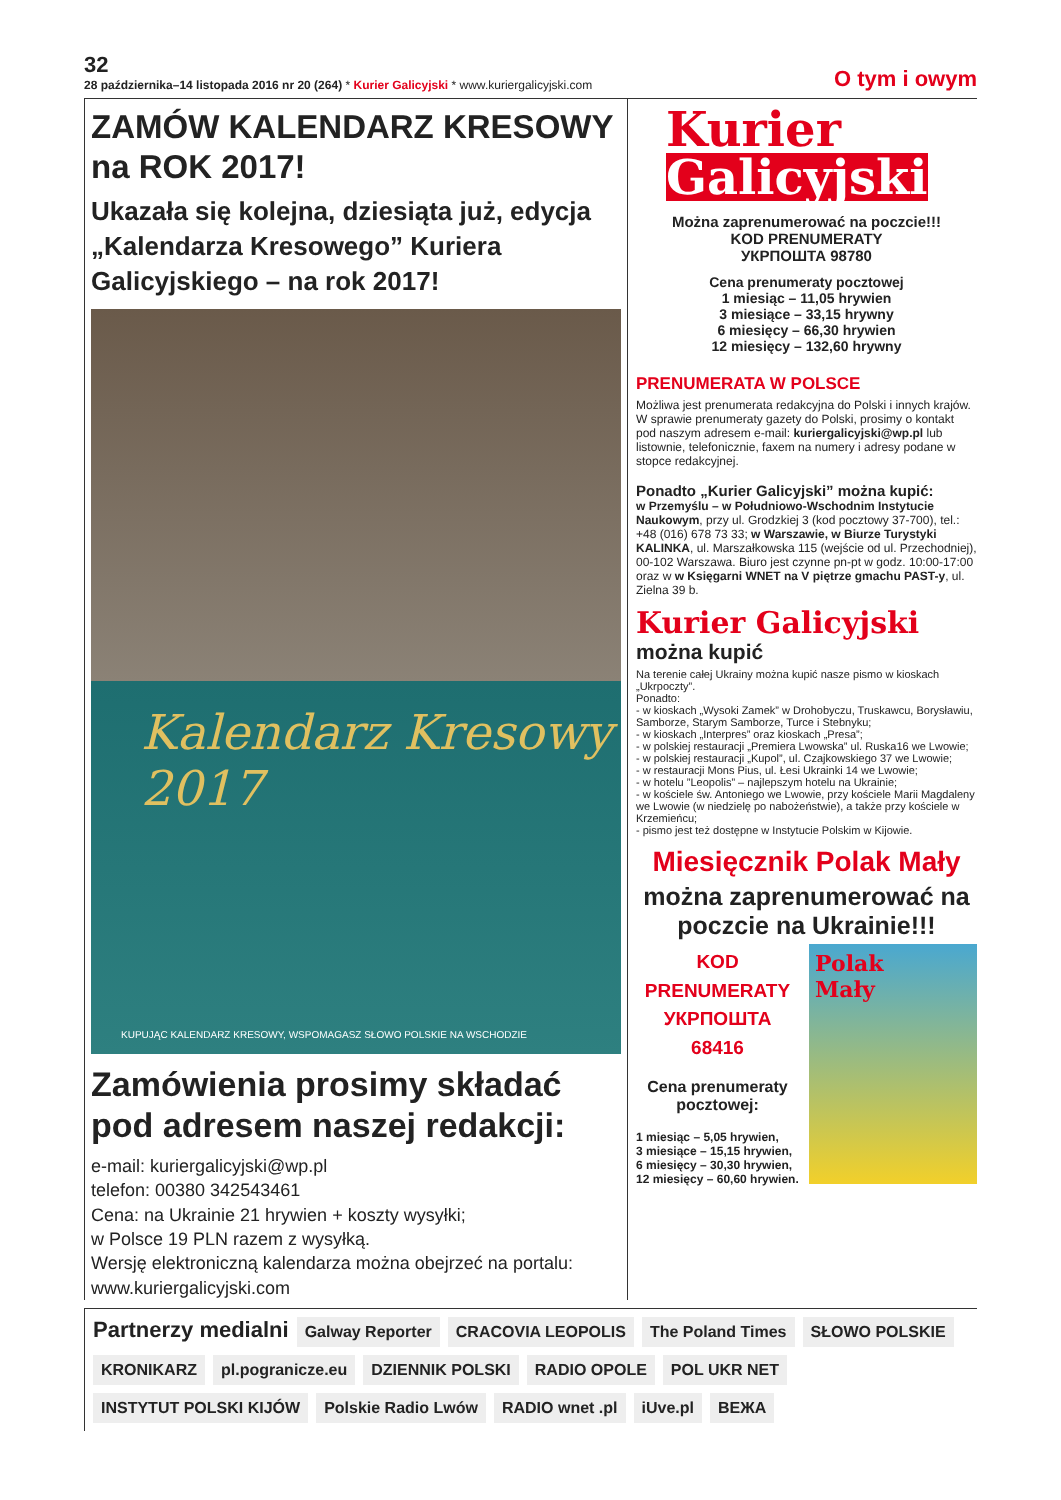32
28 października–14 listopada 2016 nr 20 (264) * Kurier Galicyjski * www.kuriergalicyjski.com
O tym i owym
ZAMÓW KALENDARZ KRESOWY na ROK 2017!
Ukazała się kolejna, dziesiąta już, edycja „Kalendarza Kresowego” Kuriera Galicyjskiego – na rok 2017!
Kalendarz Kresowy
2017
KUPUJĄC KALENDARZ KRESOWY, WSPOMAGASZ SŁOWO POLSKIE NA WSCHODZIE
Zamówienia prosimy składać pod adresem naszej redakcji:
e-mail: kuriergalicyjski@wp.pl
telefon: 00380 342543461
Cena: na Ukrainie 21 hrywien + koszty wysyłki;
w Polsce 19 PLN razem z wysyłką.
Wersję elektroniczną kalendarza można obejrzeć na portalu:
www.kuriergalicyjski.com
Kurier
Galicyjski
Można zaprenumerować na poczcie!!!
KOD PRENUMERATY
УКРПОШТА 98780
Cena prenumeraty pocztowej
1 miesiąc – 11,05 hrywien
3 miesiące – 33,15 hrywny
6 miesięcy – 66,30 hrywien
12 miesięcy – 132,60 hrywny
PRENUMERATA W POLSCE
Możliwa jest prenumerata redakcyjna do Polski i innych krajów. W sprawie prenumeraty gazety do Polski, prosimy o kontakt pod naszym adresem e-mail: kuriergalicyjski@wp.pl lub listownie, telefonicznie, faxem na numery i adresy podane w stopce redakcyjnej.
Ponadto „Kurier Galicyjski” można kupić:
w Przemyślu – w Południowo-Wschodnim Instytucie Naukowym, przy ul. Grodzkiej 3 (kod pocztowy 37-700), tel.: +48 (016) 678 73 33; w Warszawie, w Biurze Turystyki KALINKA, ul. Marszałkowska 115 (wejście od ul. Przechodniej), 00-102 Warszawa. Biuro jest czynne pn-pt w godz. 10:00-17:00 oraz w w Księgarni WNET na V piętrze gmachu PAST-y, ul. Zielna 39 b.
Kurier Galicyjski
można kupić
Na terenie całej Ukrainy można kupić nasze pismo w kioskach „Ukrpoczty”.
Ponadto:
- w kioskach „Wysoki Zamek” w Drohobyczu, Truskawcu, Borysławiu, Samborze, Starym Samborze, Turce i Stebnyku;
- w kioskach „Interpres” oraz kioskach „Presa”;
- w polskiej restauracji „Premiera Lwowska” ul. Ruska16 we Lwowie;
- w polskiej restauracji „Kupol”, ul. Czajkowskiego 37 we Lwowie;
- w restauracji Mons Pius, ul. Łesi Ukrainki 14 we Lwowie;
- w hotelu ”Leopolis” – najlepszym hotelu na Ukrainie;
- w kościele św. Antoniego we Lwowie, przy kościele Marii Magdaleny we Lwowie (w niedzielę po nabożeństwie), a także przy kościele w Krzemieńcu;
- pismo jest też dostępne w Instytucie Polskim w Kijowie.
Miesięcznik Polak Mały
można zaprenumerować na poczcie na Ukrainie!!!
KOD
PRENUMERATY
УКРПОШТА
68416
Cena prenumeraty pocztowej:
1 miesiąc – 5,05 hrywien,
3 miesiące – 15,15 hrywien,
6 miesięcy – 30,30 hrywien,
12 miesięcy – 60,60 hrywien.
Polak
Mały
Partnerzy medialni Galway Reporter CRACOVIA LEOPOLIS The Poland Times SŁOWO POLSKIE KRONIKARZ pl.pogranicze.eu DZIENNIK POLSKI RADIO OPOLE POL UKR NET INSTYTUT POLSKI KIJÓW Polskie Radio Lwów RADIO wnet .pl iUve.pl ВЕЖА